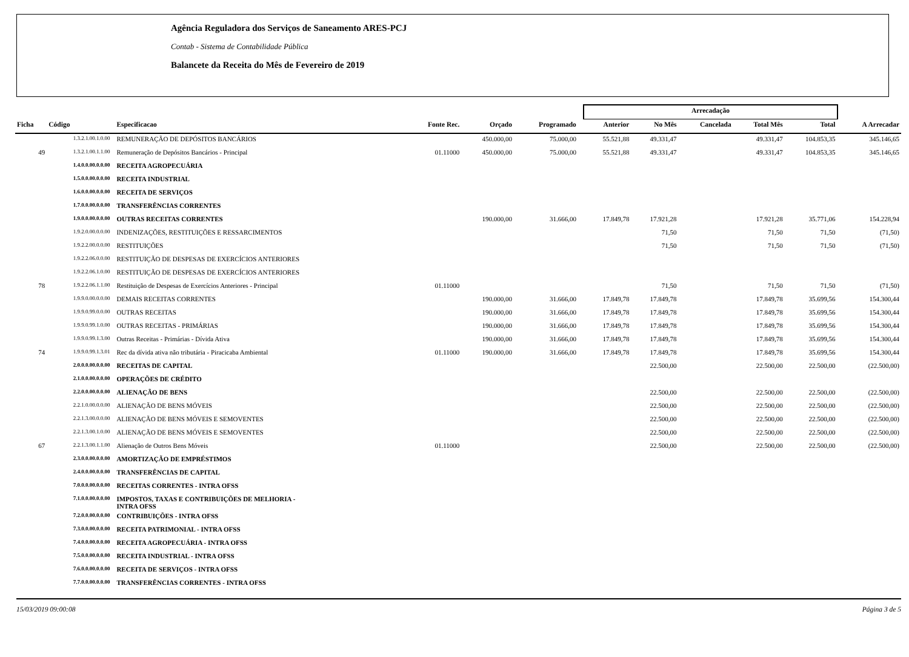Agência Reguladora dos Serviços de Saneamento ARES-PCJ
Contab - Sistema de Contabilidade Pública
Balancete da Receita do Mês de Fevereiro de 2019
| | | | | | | | Arrecadação | | | | | |
| --- | --- | --- | --- | --- | --- | --- | --- | --- | --- | --- | --- | --- |
| Ficha | Código | Especificacao | Fonte Rec. | Orçado | Programado | | Anterior | No Mês | Cancelada | Total Mês | Total | A Arrecadar |
| | 1.3.2.1.00.1.0.00 | REMUNERAÇÃO DE DEPÓSITOS BANCÁRIOS | | 450.000,00 | 75.000,00 | | 55.521,88 | 49.331,47 | | 49.331,47 | 104.853,35 | 345.146,65 |
| 49 | 1.3.2.1.00.1.1.00 | Remuneração de Depósitos Bancários - Principal | 01.11000 | 450.000,00 | 75.000,00 | | 55.521,88 | 49.331,47 | | 49.331,47 | 104.853,35 | 345.146,65 |
| | 1.4.0.0.00.0.0.00 | RECEITA AGROPECUÁRIA | | | | | | | | | | |
| | 1.5.0.0.00.0.0.00 | RECEITA INDUSTRIAL | | | | | | | | | | |
| | 1.6.0.0.00.0.0.00 | RECEITA DE SERVIÇOS | | | | | | | | | | |
| | 1.7.0.0.00.0.0.00 | TRANSFERÊNCIAS CORRENTES | | | | | | | | | | |
| | 1.9.0.0.00.0.0.00 | OUTRAS RECEITAS CORRENTES | | 190.000,00 | 31.666,00 | | 17.849,78 | 17.921,28 | | 17.921,28 | 35.771,06 | 154.228,94 |
| | 1.9.2.0.00.0.0.00 | INDENIZAÇÕES, RESTITUIÇÕES E RESSARCIMENTOS | | | | | | 71,50 | | 71,50 | 71,50 | (71,50) |
| | 1.9.2.2.00.0.0.00 | RESTITUIÇÕES | | | | | | 71,50 | | 71,50 | 71,50 | (71,50) |
| | 1.9.2.2.06.0.0.00 | RESTITUIÇÃO DE DESPESAS DE EXERCÍCIOS ANTERIORES | | | | | | | | | | |
| | 1.9.2.2.06.1.0.00 | RESTITUIÇÃO DE DESPESAS DE EXERCÍCIOS ANTERIORES | | | | | | | | | | |
| 78 | 1.9.2.2.06.1.1.00 | Restituição de Despesas de Exercícios Anteriores - Principal | 01.11000 | | | | | 71,50 | | 71,50 | 71,50 | (71,50) |
| | 1.9.9.0.00.0.0.00 | DEMAIS RECEITAS CORRENTES | | 190.000,00 | 31.666,00 | | 17.849,78 | 17.849,78 | | 17.849,78 | 35.699,56 | 154.300,44 |
| | 1.9.9.0.99.0.0.00 | OUTRAS RECEITAS | | 190.000,00 | 31.666,00 | | 17.849,78 | 17.849,78 | | 17.849,78 | 35.699,56 | 154.300,44 |
| | 1.9.9.0.99.1.0.00 | OUTRAS RECEITAS - PRIMÁRIAS | | 190.000,00 | 31.666,00 | | 17.849,78 | 17.849,78 | | 17.849,78 | 35.699,56 | 154.300,44 |
| | 1.9.9.0.99.1.3.00 | Outras Receitas - Primárias - Dívida Ativa | | 190.000,00 | 31.666,00 | | 17.849,78 | 17.849,78 | | 17.849,78 | 35.699,56 | 154.300,44 |
| 74 | 1.9.9.0.99.1.3.01 | Rec da dívida ativa não tributária - Piracicaba Ambiental | 01.11000 | 190.000,00 | 31.666,00 | | 17.849,78 | 17.849,78 | | 17.849,78 | 35.699,56 | 154.300,44 |
| | 2.0.0.0.00.0.0.00 | RECEITAS DE CAPITAL | | | | | | 22.500,00 | | 22.500,00 | 22.500,00 | (22.500,00) |
| | 2.1.0.0.00.0.0.00 | OPERAÇÕES DE CRÉDITO | | | | | | | | | | |
| | 2.2.0.0.00.0.0.00 | ALIENAÇÃO DE BENS | | | | | | 22.500,00 | | 22.500,00 | 22.500,00 | (22.500,00) |
| | 2.2.1.0.00.0.0.00 | ALIENAÇÃO DE BENS MÓVEIS | | | | | | 22.500,00 | | 22.500,00 | 22.500,00 | (22.500,00) |
| | 2.2.1.3.00.0.0.00 | ALIENAÇÃO DE BENS MÓVEIS E SEMOVENTES | | | | | | 22.500,00 | | 22.500,00 | 22.500,00 | (22.500,00) |
| | 2.2.1.3.00.1.0.00 | ALIENAÇÃO DE BENS MÓVEIS E SEMOVENTES | | | | | | 22.500,00 | | 22.500,00 | 22.500,00 | (22.500,00) |
| 67 | 2.2.1.3.00.1.1.00 | Alienação de Outros Bens Móveis | 01.11000 | | | | | 22.500,00 | | 22.500,00 | 22.500,00 | (22.500,00) |
| | 2.3.0.0.00.0.0.00 | AMORTIZAÇÃO DE EMPRÉSTIMOS | | | | | | | | | | |
| | 2.4.0.0.00.0.0.00 | TRANSFERÊNCIAS DE CAPITAL | | | | | | | | | | |
| | 7.0.0.0.00.0.0.00 | RECEITAS CORRENTES - INTRA OFSS | | | | | | | | | | |
| | 7.1.0.0.00.0.0.00 | IMPOSTOS, TAXAS E CONTRIBUIÇÕES DE MELHORIA - INTRA OFSS | | | | | | | | | | |
| | 7.2.0.0.00.0.0.00 | CONTRIBUIÇÕES - INTRA OFSS | | | | | | | | | | |
| | 7.3.0.0.00.0.0.00 | RECEITA PATRIMONIAL - INTRA OFSS | | | | | | | | | | |
| | 7.4.0.0.00.0.0.00 | RECEITA AGROPECUÁRIA - INTRA OFSS | | | | | | | | | | |
| | 7.5.0.0.00.0.0.00 | RECEITA INDUSTRIAL - INTRA OFSS | | | | | | | | | | |
| | 7.6.0.0.00.0.0.00 | RECEITA DE SERVIÇOS - INTRA OFSS | | | | | | | | | | |
| | 7.7.0.0.00.0.0.00 | TRANSFERÊNCIAS CORRENTES - INTRA OFSS | | | | | | | | | | |
15/03/2019 09:00:08 Página 3 de 5